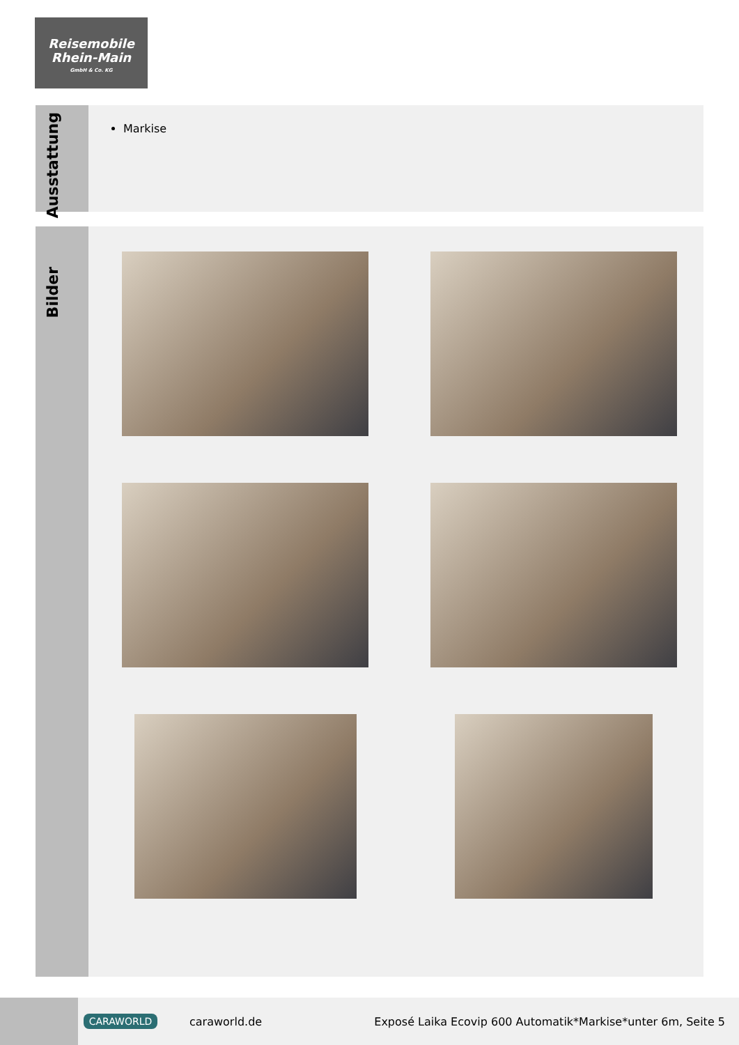Reisemobile
Rhein-Main
GmbH & Co. KG
Ausstattung
Markise
Bilder
CARAWORLD
caraworld.de
Exposé Laika Ecovip 600 Automatik*Markise*unter 6m, Seite 5